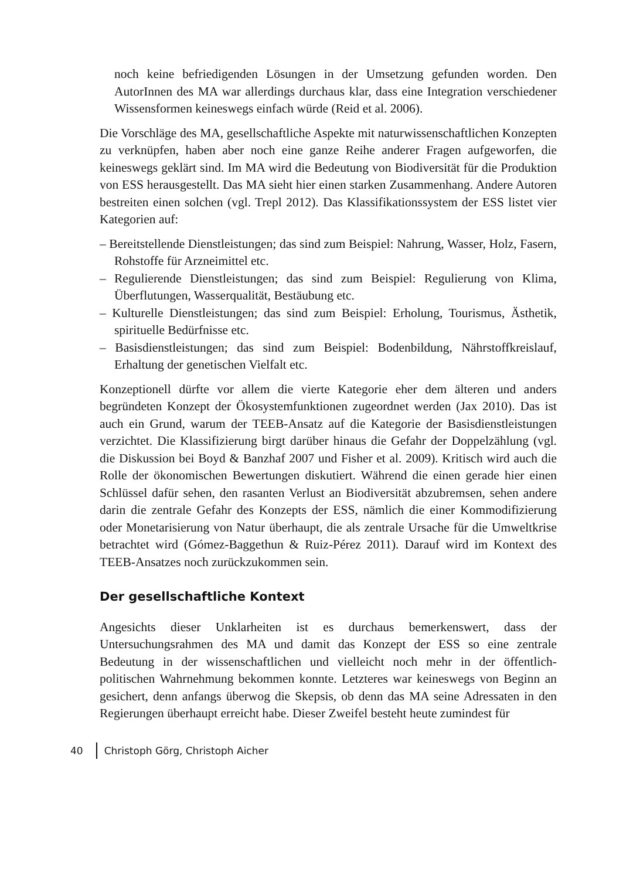noch keine befriedigenden Lösungen in der Umsetzung gefunden worden. Den AutorInnen des MA war allerdings durchaus klar, dass eine Integration verschiedener Wissensformen keineswegs einfach würde (Reid et al. 2006).
Die Vorschläge des MA, gesellschaftliche Aspekte mit naturwissenschaftlichen Konzepten zu verknüpfen, haben aber noch eine ganze Reihe anderer Fragen aufgeworfen, die keineswegs geklärt sind. Im MA wird die Bedeutung von Biodiversität für die Produktion von ESS herausgestellt. Das MA sieht hier einen starken Zusammenhang. Andere Autoren bestreiten einen solchen (vgl. Trepl 2012). Das Klassifikationssystem der ESS listet vier Kategorien auf:
– Bereitstellende Dienstleistungen; das sind zum Beispiel: Nahrung, Wasser, Holz, Fasern, Rohstoffe für Arzneimittel etc.
– Regulierende Dienstleistungen; das sind zum Beispiel: Regulierung von Klima, Überflutungen, Wasserqualität, Bestäubung etc.
– Kulturelle Dienstleistungen; das sind zum Beispiel: Erholung, Tourismus, Ästhetik, spirituelle Bedürfnisse etc.
– Basisdienstleistungen; das sind zum Beispiel: Bodenbildung, Nährstoffkreislauf, Erhaltung der genetischen Vielfalt etc.
Konzeptionell dürfte vor allem die vierte Kategorie eher dem älteren und anders begründeten Konzept der Ökosystemfunktionen zugeordnet werden (Jax 2010). Das ist auch ein Grund, warum der TEEB-Ansatz auf die Kategorie der Basisdienstleistungen verzichtet. Die Klassifizierung birgt darüber hinaus die Gefahr der Doppelzählung (vgl. die Diskussion bei Boyd & Banzhaf 2007 und Fisher et al. 2009). Kritisch wird auch die Rolle der ökonomischen Bewertungen diskutiert. Während die einen gerade hier einen Schlüssel dafür sehen, den rasanten Verlust an Biodiversität abzubremsen, sehen andere darin die zentrale Gefahr des Konzepts der ESS, nämlich die einer Kommodifizierung oder Monetarisierung von Natur überhaupt, die als zentrale Ursache für die Umweltkrise betrachtet wird (Gómez-Baggethun & Ruiz-Pérez 2011). Darauf wird im Kontext des TEEB-Ansatzes noch zurückzukommen sein.
Der gesellschaftliche Kontext
Angesichts dieser Unklarheiten ist es durchaus bemerkenswert, dass der Untersuchungsrahmen des MA und damit das Konzept der ESS so eine zentrale Bedeutung in der wissenschaftlichen und vielleicht noch mehr in der öffentlich-politischen Wahrnehmung bekommen konnte. Letzteres war keineswegs von Beginn an gesichert, denn anfangs überwog die Skepsis, ob denn das MA seine Adressaten in den Regierungen überhaupt erreicht habe. Dieser Zweifel besteht heute zumindest für
40 Christoph Görg, Christoph Aicher